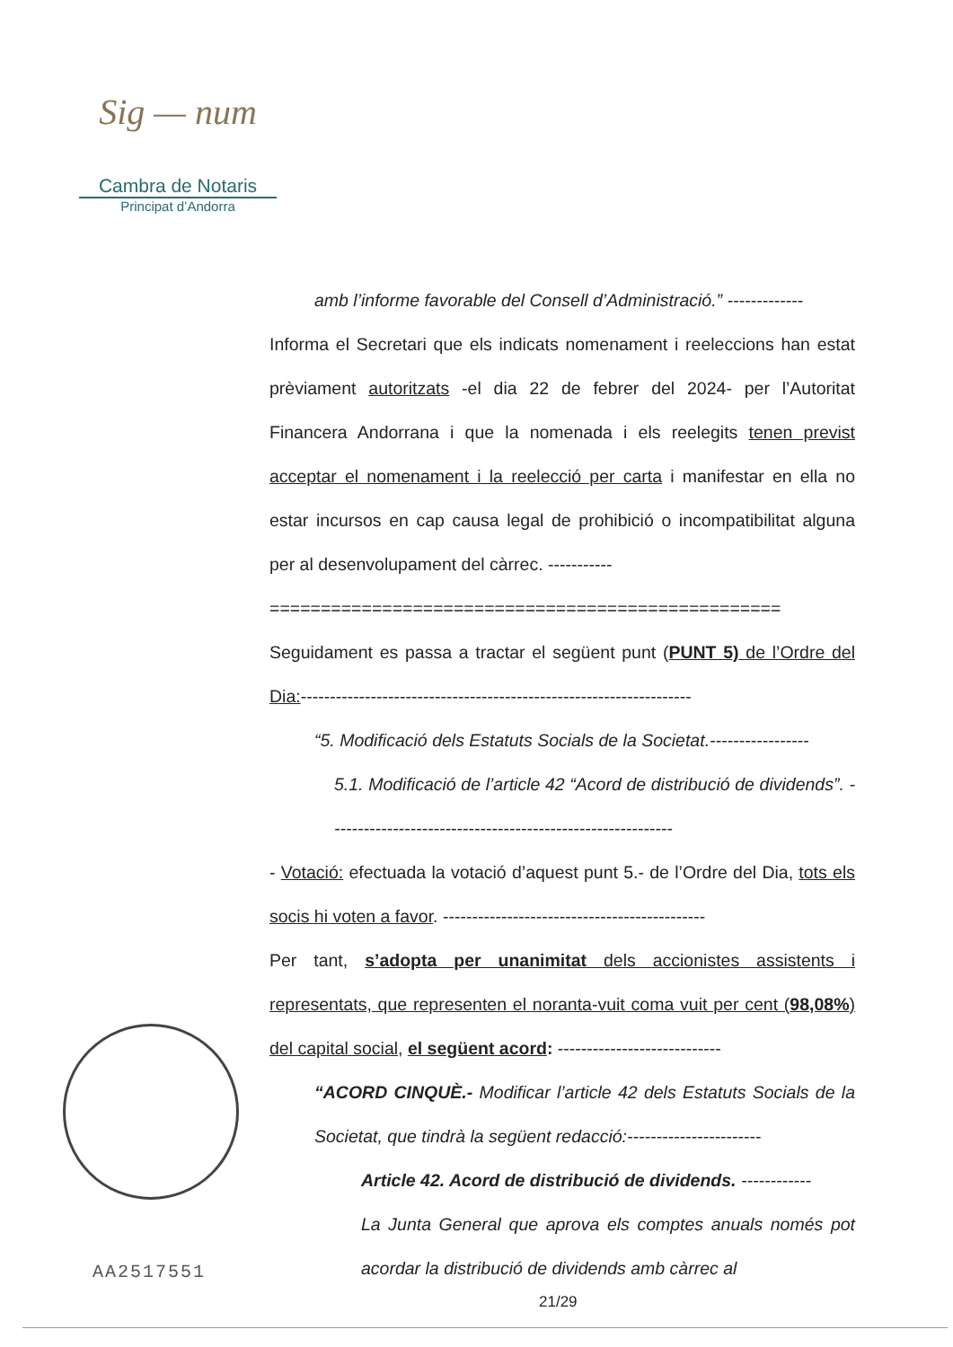Sig — num
Cambra de Notaris
Principat d’Andorra
amb l’informe favorable del Consell d’Administració.” -------------
Informa el Secretari que els indicats nomenament i reeleccions han estat prèviament autoritzats -el dia 22 de febrer del 2024- per l’Autoritat Financera Andorrana i que la nomenada i els reelegits tenen previst acceptar el nomenament i la reelecció per carta i manifestar en ella no estar incursos en cap causa legal de prohibició o incompatibilitat alguna per al desenvolupament del càrrec. -----------
==================================================
Seguidament es passa a tractar el següent punt (PUNT 5) de l’Ordre del Dia:-------------------------------------------------------------------
“5. Modificació dels Estatuts Socials de la Societat.-----------------
5.1. Modificació de l’article 42 “Acord de distribució de dividends”. -----------------------------------------------------------
- Votació: efectuada la votació d’aquest punt 5.- de l’Ordre del Dia, tots els socis hi voten a favor. ---------------------------------------------
Per tant, s’adopta per unanimitat dels accionistes assistents i representats, que representen el noranta-vuit coma vuit per cent (98,08%) del capital social, el següent acord: ----------------------------
“ACORD CINQUÈ.- Modificar l’article 42 dels Estatuts Socials de la Societat, que tindrà la següent redacció:-----------------------
Article 42. Acord de distribució de dividends. ------------
La Junta General que aprova els comptes anuals només pot acordar la distribució de dividends amb càrrec al
AA2517551
21/29